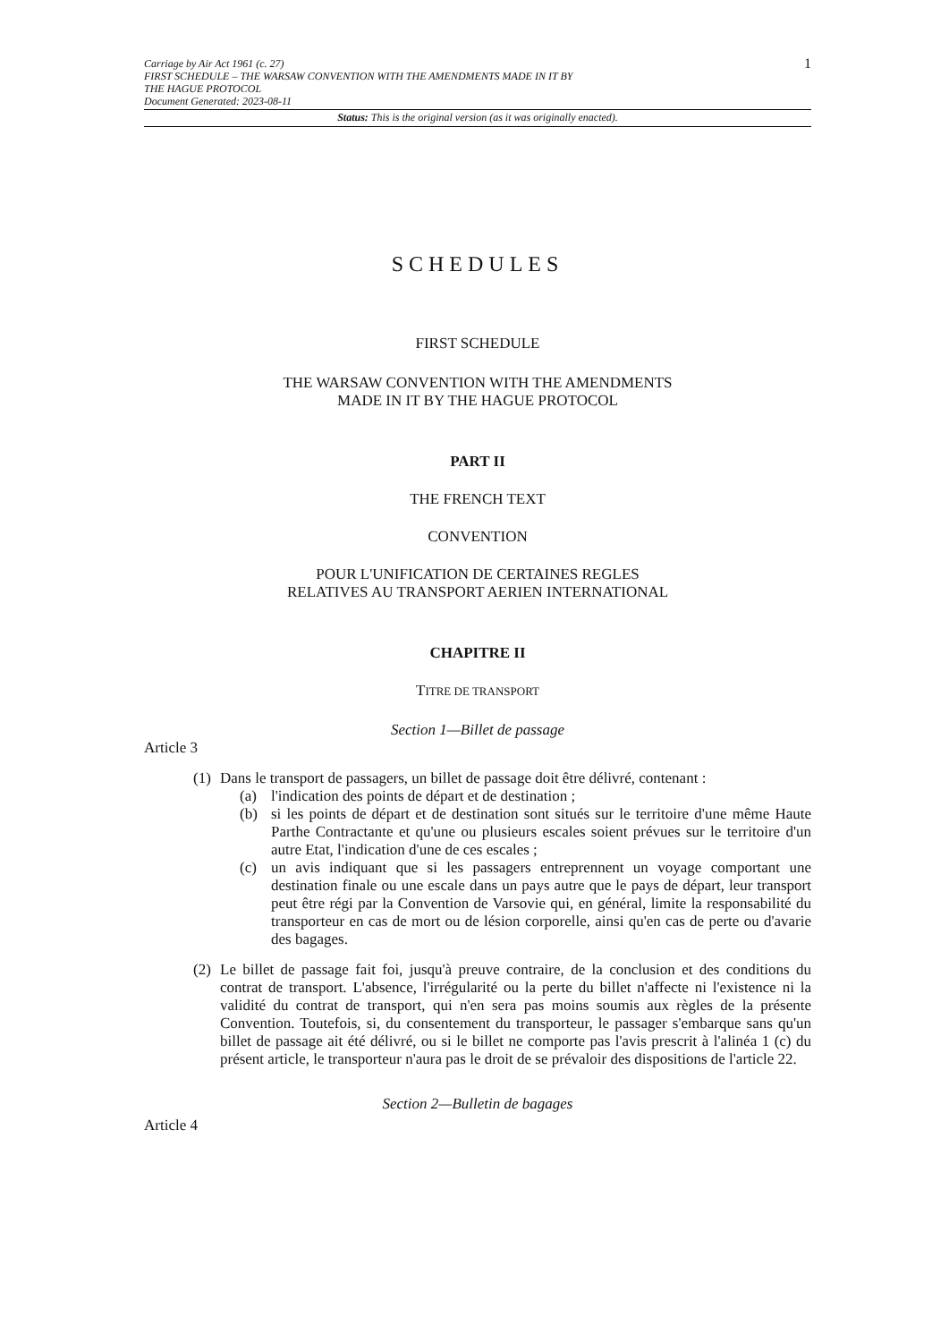Carriage by Air Act 1961 (c. 27)
FIRST SCHEDULE – THE WARSAW CONVENTION WITH THE AMENDMENTS MADE IN IT BY
THE HAGUE PROTOCOL
Document Generated: 2023-08-11
1
Status: This is the original version (as it was originally enacted).
SCHEDULES
FIRST SCHEDULE
THE WARSAW CONVENTION WITH THE AMENDMENTS
MADE IN IT BY THE HAGUE PROTOCOL
PART II
THE FRENCH TEXT
CONVENTION
POUR L'UNIFICATION DE CERTAINES REGLES
RELATIVES AU TRANSPORT AERIEN INTERNATIONAL
CHAPITRE II
TITRE DE TRANSPORT
Section 1—Billet de passage
Article 3
(1)
Dans le transport de passagers, un billet de passage doit être délivré, contenant :
(a) l'indication des points de départ et de destination ;
(b) si les points de départ et de destination sont situés sur le territoire d'une même Haute Parthe Contractante et qu'une ou plusieurs escales soient prévues sur le territoire d'un autre Etat, l'indication d'une de ces escales ;
(c) un avis indiquant que si les passagers entreprennent un voyage comportant une destination finale ou une escale dans un pays autre que le pays de départ, leur transport peut être régi par la Convention de Varsovie qui, en général, limite la responsabilité du transporteur en cas de mort ou de lésion corporelle, ainsi qu'en cas de perte ou d'avarie des bagages.
(2)
Le billet de passage fait foi, jusqu'à preuve contraire, de la conclusion et des conditions du contrat de transport. L'absence, l'irrégularité ou la perte du billet n'affecte ni l'existence ni la validité du contrat de transport, qui n'en sera pas moins soumis aux règles de la présente Convention. Toutefois, si, du consentement du transporteur, le passager s'embarque sans qu'un billet de passage ait été délivré, ou si le billet ne comporte pas l'avis prescrit à l'alinéa 1 (c) du présent article, le transporteur n'aura pas le droit de se prévaloir des dispositions de l'article 22.
Section 2—Bulletin de bagages
Article 4